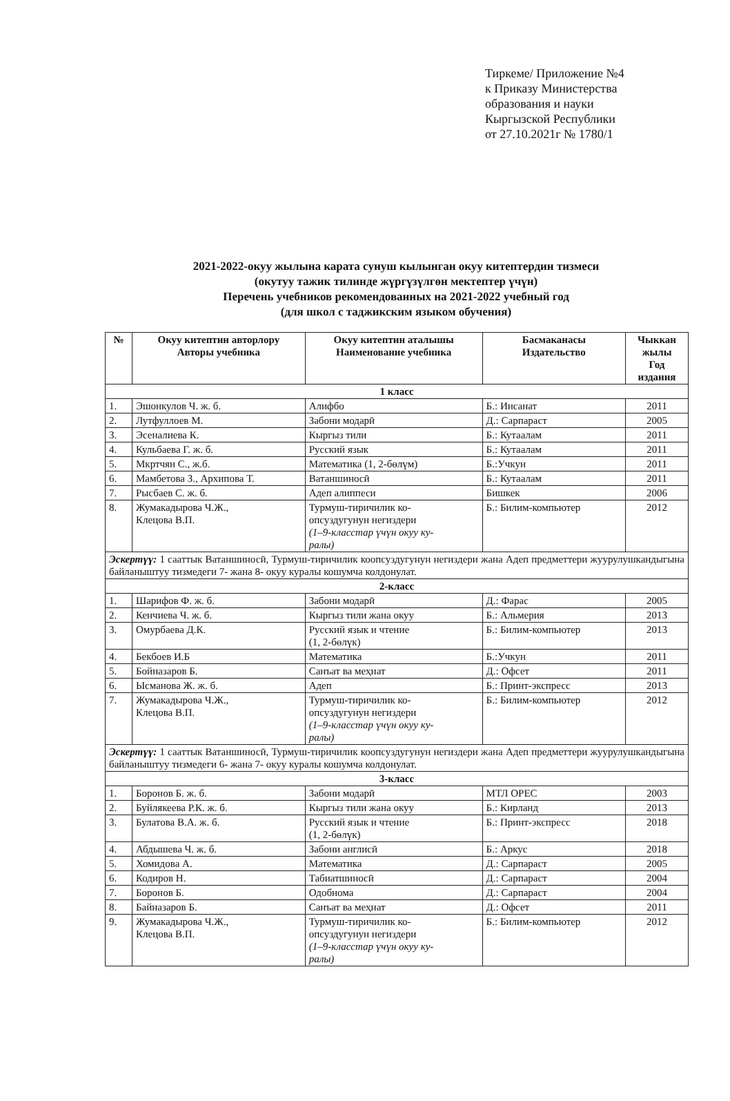Тиркеме/ Приложение №4
к Приказу Министерства
образования и науки
Кыргызской Республики
от 27.10.2021г № 1780/1
2021-2022-окуу жылына карата сунуш кылынган окуу китептердин тизмеси
(окутуу тажик тилинде жүргүзүлгөн мектептер үчүн)
Перечень учебников рекомендованных на 2021-2022 учебный год
(для школ с таджикским языком обучения)
| № | Окуу китептин авторлору Авторы учебника | Окуу китептин аталышы Наименование учебника | Басмаканасы Издательство | Чыккан жылы Год издания |
| --- | --- | --- | --- | --- |
| 1 класс | | | | |
| 1. | Эшонкулов Ч. ж. б. | Алифбо | Б.: Инсанат | 2011 |
| 2. | Лутфуллоев М. | Забони модарӣ | Д.: Сарпараст | 2005 |
| 3. | Эсеналиева К. | Кыргыз тили | Б.: Кутаалам | 2011 |
| 4. | Кульбаева Г. ж. б. | Русский язык | Б.: Кутаалам | 2011 |
| 5. | Мкртчян С., ж.б. | Математика (1, 2-бөлүм) | Б.:Учкун | 2011 |
| 6. | Мамбетова З., Архипова Т. | Ватаншиносӣ | Б.: Кутаалам | 2011 |
| 7. | Рысбаев С. ж. б. | Адеп алиппеси | Бишкек | 2006 |
| 8. | Жумакадырова Ч.Ж., Клецова В.П. | Турмуш-тиричилик ко- опсуздугунун негиздери (1–9-класстар үчүн окуу ку- ралы) | Б.: Билим-компьютер | 2012 |
| Эскертүү: 1 сааттык Ватаншиносӣ, Турмуш-тиричилик коопсуздугунун негиздери жана Адеп предметтери жуурулушкандыгына байланыштуу тизмедеги 7- жана 8- окуу куралы кошумча колдонулат. | | | | |
| 2-класс | | | | |
| 1. | Шарифов Ф. ж. б. | Забони модарӣ | Д.: Фарас | 2005 |
| 2. | Кенчиева Ч. ж. б. | Кыргыз тили жана окуу | Б.: Альмерия | 2013 |
| 3. | Омурбаева Д.К. | Русский язык и чтение (1, 2-бөлүк) | Б.: Билим-компьютер | 2013 |
| 4. | Бекбоев И.Б | Математика | Б.:Учкун | 2011 |
| 5. | Бойназаров Б. | Санъат ва меҳнат | Д.: Офсет | 2011 |
| 6. | Ысманова Ж. ж. б. | Адеп | Б.: Принт-экспресс | 2013 |
| 7. | Жумакадырова Ч.Ж., Клецова В.П. | Турмуш-тиричилик ко- опсуздугунун негиздери (1–9-класстар үчүн окуу ку- ралы) | Б.: Билим-компьютер | 2012 |
| Эскертүү: 1 сааттык Ватаншиносӣ, Турмуш-тиричилик коопсуздугунун негиздери жана Адеп предметтери жуурулушкандыгына байланыштуу тизмедеги 6- жана 7- окуу куралы кошумча колдонулат. | | | | |
| 3-класс | | | | |
| 1. | Боронов Б. ж. б. | Забони модарӣ | МТЛ ОРЕС | 2003 |
| 2. | Буйлякеева Р.К. ж. б. | Кыргыз тили жана окуу | Б.: Кирланд | 2013 |
| 3. | Булатова В.А. ж. б. | Русский язык и чтение (1, 2-бөлүк) | Б.: Принт-экспресс | 2018 |
| 4. | Абдышева Ч. ж. б. | Забони англисӣ | Б.: Аркус | 2018 |
| 5. | Хомидова А. | Математика | Д.: Сарпараст | 2005 |
| 6. | Кодиров Н. | Табиатшиносӣ | Д.: Сарпараст | 2004 |
| 7. | Боронов Б. | Одобнома | Д.: Сарпараст | 2004 |
| 8. | Байназаров Б. | Санъат ва меҳнат | Д.: Офсет | 2011 |
| 9. | Жумакадырова Ч.Ж., Клецова В.П. | Турмуш-тиричилик ко- опсуздугунун негиздери (1–9-класстар үчүн окуу ку- ралы) | Б.: Билим-компьютер | 2012 |